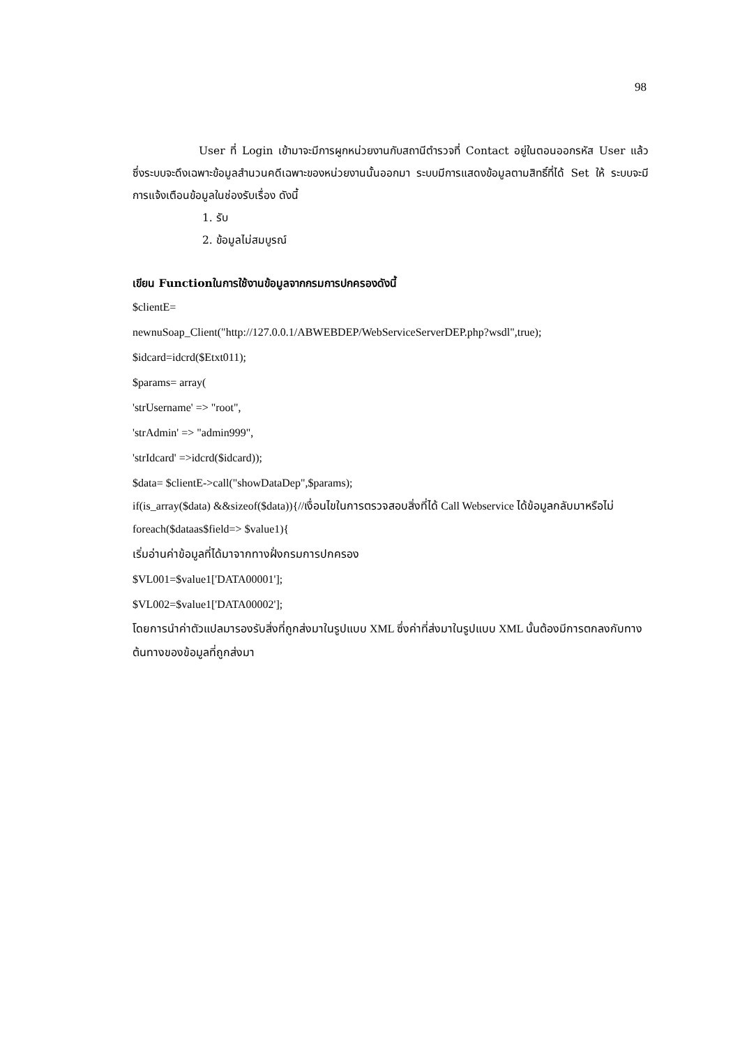98
User ที่ Login เข้ามาจะมีการผูกหน่วยงานกับสถานีตำรวจที่ Contact อยู่ในตอนออกรหัส User แล้ว ซึ่งระบบจะดึงเฉพาะข้อมูลสำนวนคดีเฉพาะของหน่วยงานนั้นออกมา ระบบมีการแสดงข้อมูลตามสิทธิ์ที่ได้ Set ให้ ระบบจะมีการแจ้งเตือนข้อมูลในช่องรับเรื่อง ดังนี้
1. รับ
2. ข้อมูลไม่สมบูรณ์
เขียน Functionในการใช้งานข้อมูลจากกรมการปกครองดังนี้
$clientE=
newnuSoap_Client("http://127.0.0.1/ABWEBDEP/WebServiceServerDEP.php?wsdl",true);
$idcard=idcrd($Etxt011);
$params= array(
'strUsername' => "root",
'strAdmin' => "admin999",
'strIdcard' =>idcrd($idcard));
$data= $clientE->call("showDataDep",$params);
if(is_array($data) &&sizeof($data)){//เงื่อนไขในการตรวจสอบสิ่งที่ได้ Call Webservice ได้ข้อมูลกลับมาหรือไม่
foreach($dataas$field=> $value1){
เริ่มอ่านค่าข้อมูลที่ได้มาจากทางฝั่งกรมการปกครอง
$VL001=$value1['DATA00001'];
$VL002=$value1['DATA00002'];
โดยการนำค่าตัวแปลมารองรับสิ่งที่ถูกส่งมาในรูปแบบ XML ซึ่งค่าที่ส่งมาในรูปแบบ XML นั้นต้องมีการตกลงกับทางต้นทางของข้อมูลที่ถูกส่งมา